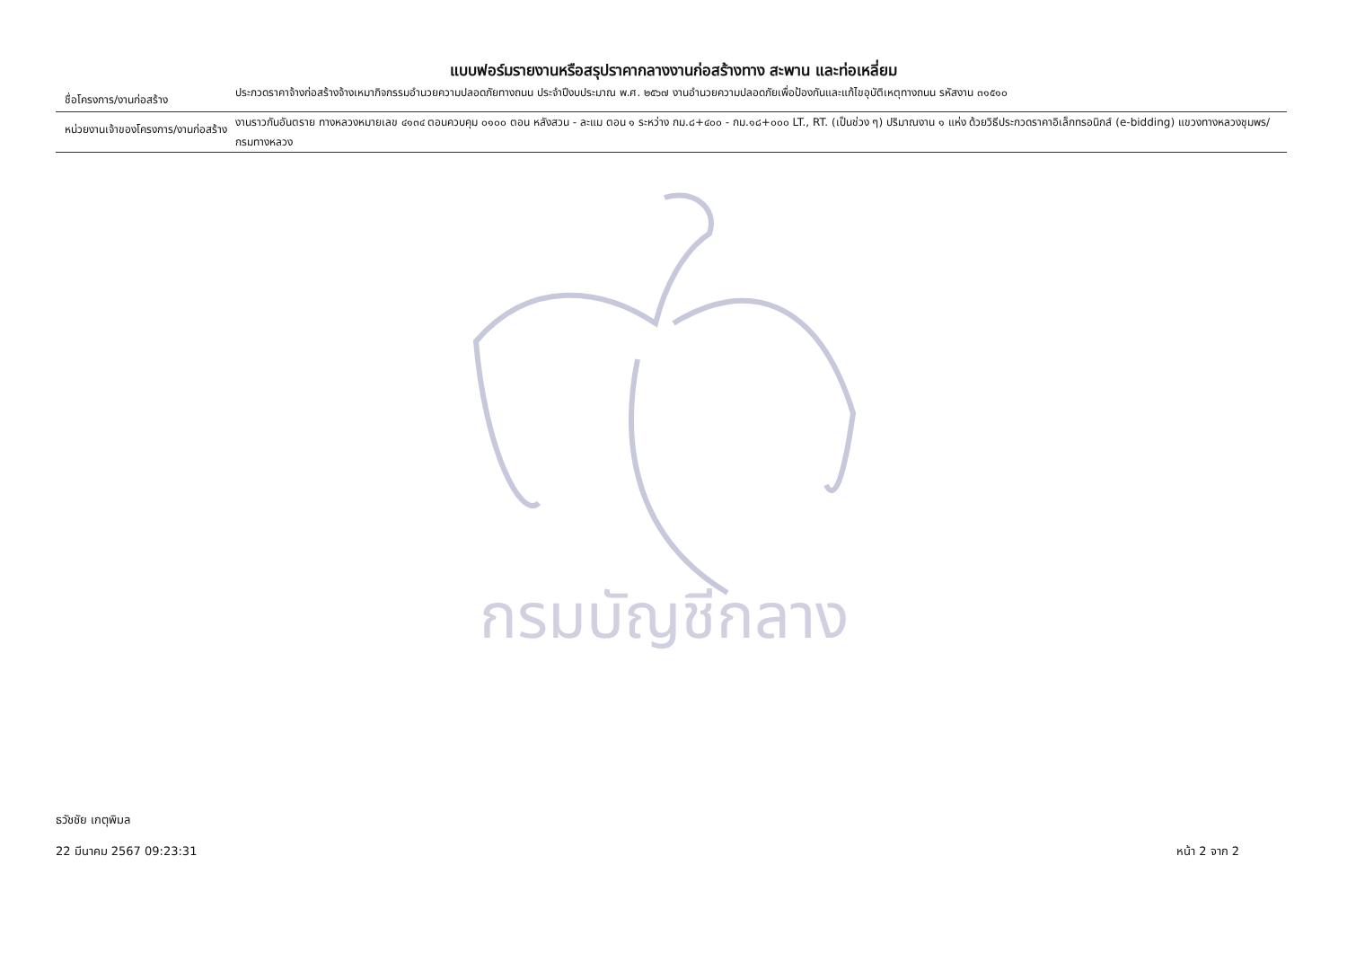แบบฟอร์มรายงานหรือสรุปราคากลางงานก่อสร้างทาง สะพาน และท่อเหลี่ยม
ชื่อโครงการ/งานก่อสร้าง
ประกวดราคาจ้างก่อสร้างจ้างเหมากิจกรรมอำนวยความปลอดภัยทางถนน ประจำปีงบประมาณ พ.ศ. ๒๕๖๗ งานอำนวยความปลอดภัยเพื่อป้องกันและแก้ไขอุบัติเหตุทางถนน รหัสงาน ๓๑๕๑๐
หน่วยงานเจ้าของโครงการ/งานก่อสร้าง
งานราวกันอันตราย ทางหลวงหมายเลข ๔๑๓๔ ตอนควบคุม ๐๑๐๐ ตอน หลังสวน - ละแม ตอน ๑ ระหว่าง กม.๘+๔๐๐ - กม.๑๘+๐๐๐ LT., RT. (เป็นช่วง ๆ) ปริมาณงาน ๑ แห่ง ด้วยวิธีประกวดราคาอิเล็กทรอนิกส์ (e-bidding) แขวงทางหลวงชุมพร/กรมทางหลวง
กรมบัญชีกลาง
ธวัชชัย เกตุพิมล
22 มีนาคม 2567 09:23:31 หน้า 2 จาก 2